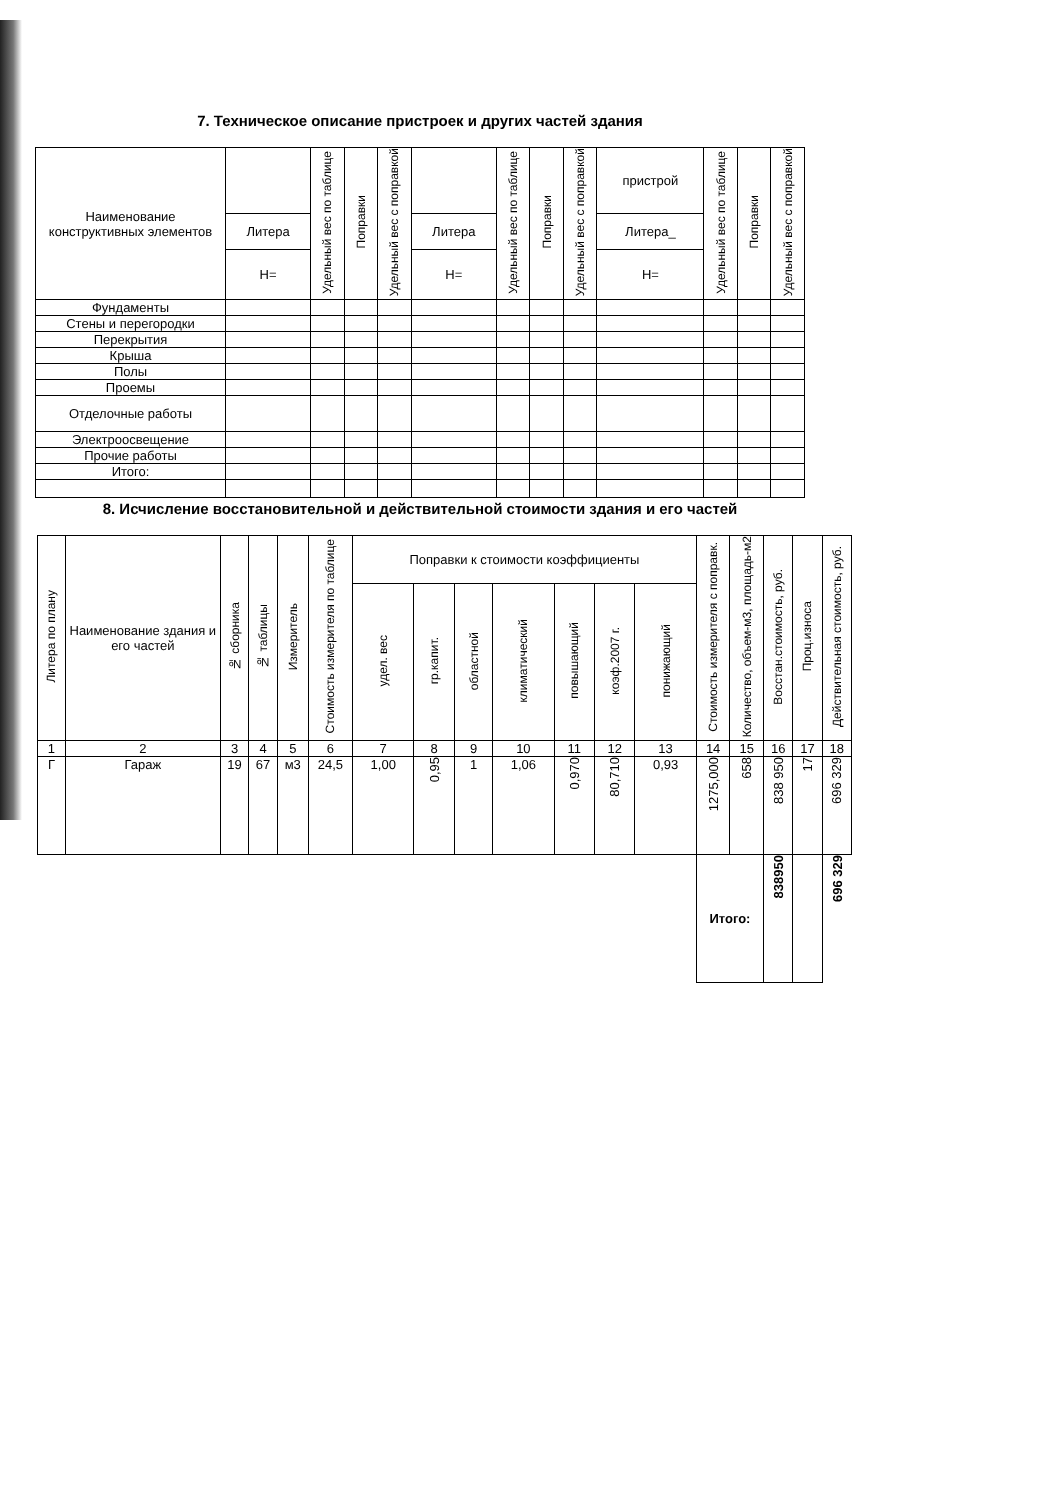7. Техническое описание пристроек и других частей здания
| Наименование конструктивных элементов | | Удельный вес по таблице | Поправки | Удельный вес с поправкой | | Удельный вес по таблице | Поправки | Удельный вес с поправкой | пристрой | Удельный вес по таблице | Поправки | Удельный вес с поправкой |
| --- | --- | --- | --- | --- | --- | --- | --- | --- | --- | --- | --- | --- |
| | Литера | | | | Литера | | | | Литера_ | | | |
| | Н= | | | | Н= | | | | Н= | | | |
| Фундаменты | | | | | | | | | | | | |
| Стены и перегородки | | | | | | | | | | | | |
| Перекрытия | | | | | | | | | | | | |
| Крыша | | | | | | | | | | | | |
| Полы | | | | | | | | | | | | |
| Проемы | | | | | | | | | | | | |
| Отделочные работы | | | | | | | | | | | | |
| Электроосвещение | | | | | | | | | | | | |
| Прочие работы | | | | | | | | | | | | |
| Итого: | | | | | | | | | | | | |
8. Исчисление восстановительной и действительной стоимости здания и его частей
| Литера по плану | Наименование здания и его частей | № сборника | № таблицы | Измеритель | Стоимость измерителя по таблице | Поправки к стоимости коэффициенты | | | | | | | Стоимость измерителя с поправк. | Количество, объем-м3, площадь-м2 | Восстан.стоимость, руб. | Проц.износа | Действительная стоимость, руб. |
| --- | --- | --- | --- | --- | --- | --- | --- | --- | --- | --- | --- | --- | --- | --- | --- | --- | --- |
| | | | | | | удел. вес | гр.капит. | областной | климатический | повышающий | коэф.2007 г. | понижающий | | | | | |
| 1 | 2 | 3 | 4 | 5 | 6 | 7 | 8 | 9 | 10 | 11 | 12 | 13 | 14 | 15 | 16 | 17 | 18 |
| Г | Гараж | 19 | 67 | м3 | 24,5 | 1,00 | 0,95 | 1 | 1,06 | 0,970 | 80,710 | 0,93 | 1275,000 | 658 | 838 950 | 17 | 696 329 |
| | | | | | | | | | | | | | Итого: | | 838950 | | 696 329 |